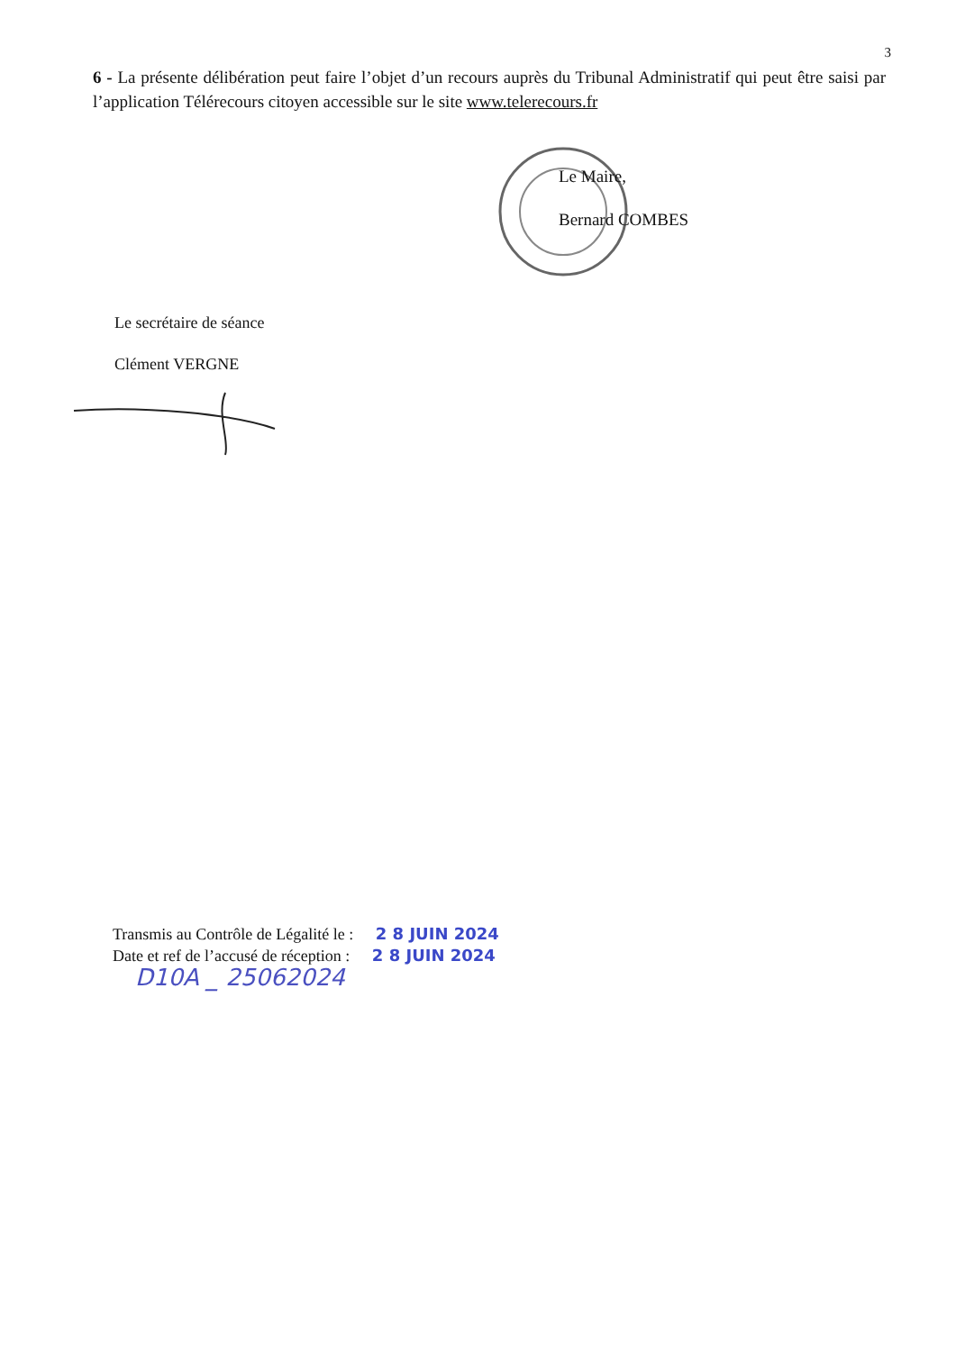3
6 - La présente délibération peut faire l’objet d’un recours auprès du Tribunal Administratif qui peut être saisi par l’application Télérecours citoyen accessible sur le site www.telerecours.fr
Le Maire,
Bernard COMBES
Le secrétaire de séance
Clément VERGNE
Transmis au Contrôle de Légalité le : 2 8 JUIN 2024
Date et ref de l’accusé de réception : 2 8 JUIN 2024
D10A _ 25062024